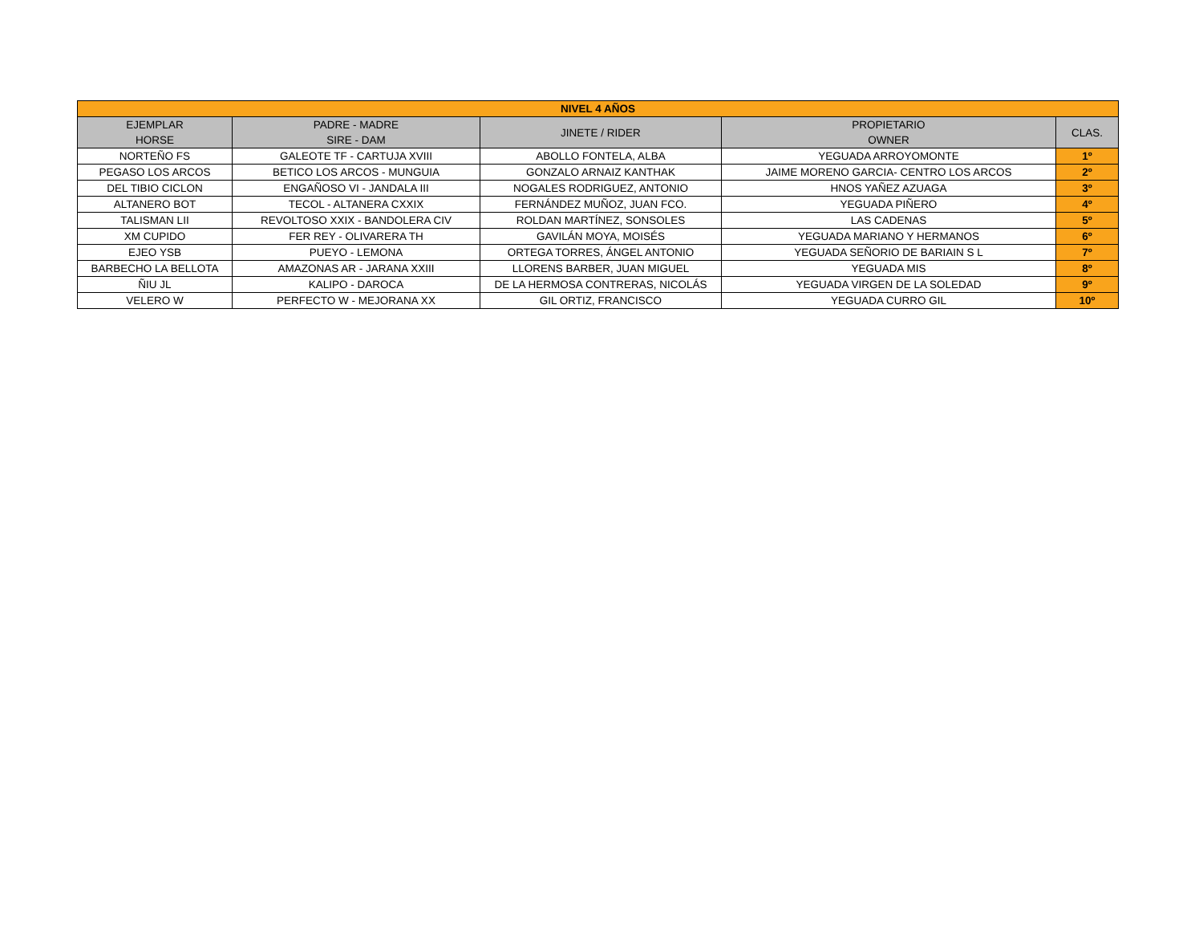| NIVEL 4 AÑOS | | | | |
| --- | --- | --- | --- | --- |
| EJEMPLAR HORSE | PADRE - MADRE SIRE - DAM | JINETE / RIDER | PROPIETARIO OWNER | CLAS. |
| NORTEÑO FS | GALEOTE TF - CARTUJA XVIII | ABOLLO FONTELA, ALBA | YEGUADA ARROYOMONTE | 1º |
| PEGASO LOS ARCOS | BETICO LOS ARCOS - MUNGUIA | GONZALO ARNAIZ KANTHAK | JAIME MORENO GARCIA- CENTRO LOS ARCOS | 2º |
| DEL TIBIO CICLON | ENGAÑOSO VI - JANDALA III | NOGALES RODRIGUEZ, ANTONIO | HNOS YAÑEZ AZUAGA | 3º |
| ALTANERO BOT | TECOL - ALTANERA CXXIX | FERNÁNDEZ MUÑOZ, JUAN FCO. | YEGUADA PIÑERO | 4º |
| TALISMAN LII | REVOLTOSO XXIX - BANDOLERA CIV | ROLDAN MARTÍNEZ, SONSOLES | LAS CADENAS | 5º |
| XM CUPIDO | FER REY - OLIVARERA TH | GAVILÁN MOYA, MOISÉS | YEGUADA MARIANO Y HERMANOS | 6º |
| EJEO YSB | PUEYO - LEMONA | ORTEGA TORRES, ÁNGEL ANTONIO | YEGUADA SEÑORIO DE BARIAIN S L | 7º |
| BARBECHO LA BELLOTA | AMAZONAS AR - JARANA XXIII | LLORENS BARBER, JUAN MIGUEL | YEGUADA MIS | 8º |
| ÑIU JL | KALIPO - DAROCA | DE LA HERMOSA CONTRERAS, NICOLÁS | YEGUADA VIRGEN DE LA SOLEDAD | 9º |
| VELERO W | PERFECTO W - MEJORANA XX | GIL ORTIZ, FRANCISCO | YEGUADA CURRO GIL | 10º |